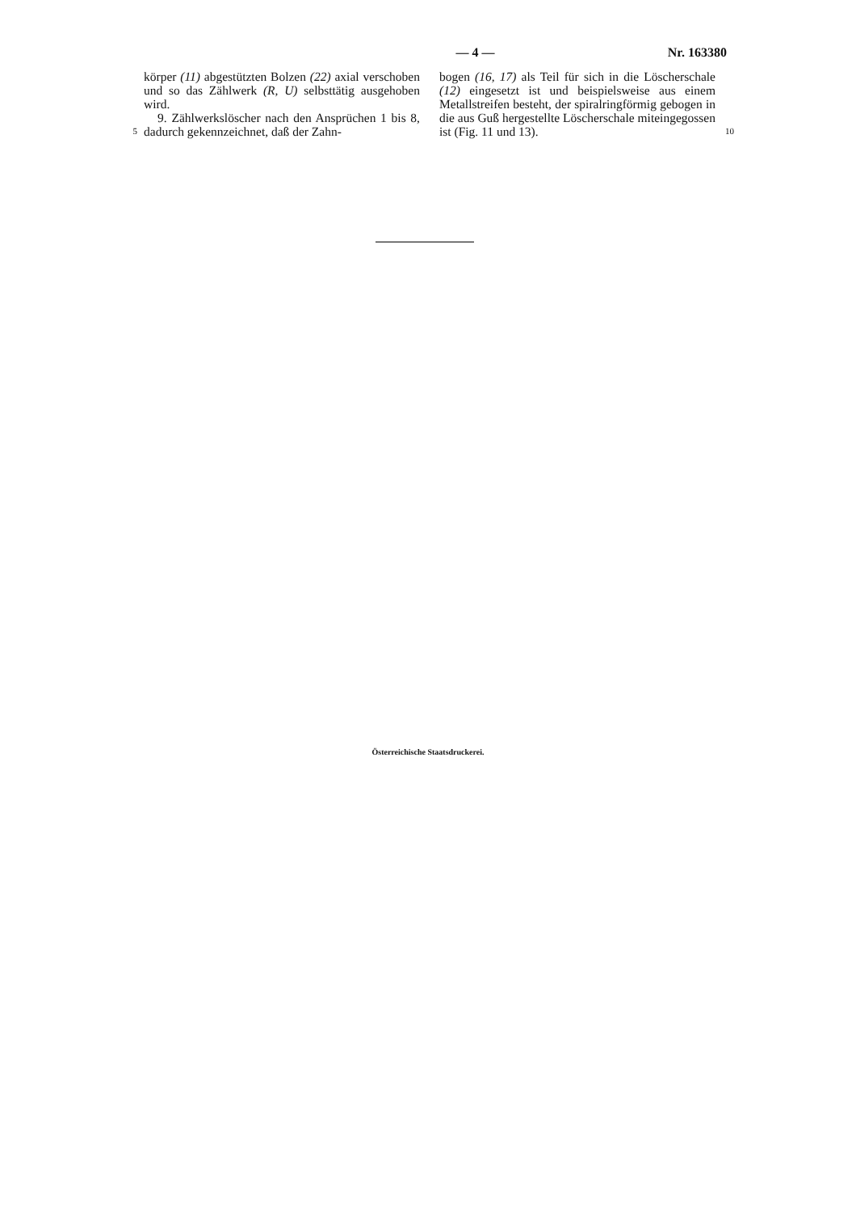— 4 — Nr. 163380
5
körper (11) abgestützten Bolzen (22) axial verschoben und so das Zählwerk (R, U) selbsttätig ausgehoben wird.
9. Zählwerkslöscher nach den Ansprüchen 1 bis 8, dadurch gekennzeichnet, daß der Zahn-
bogen (16, 17) als Teil für sich in die Löscherschale (12) eingesetzt ist und beispielsweise aus einem Metallstreifen besteht, der spiralringförmig gebogen in die aus Guß hergestellte Löscherschale miteingegossen ist (Fig. 11 und 13).
10
Österreichische Staatsdruckerei.